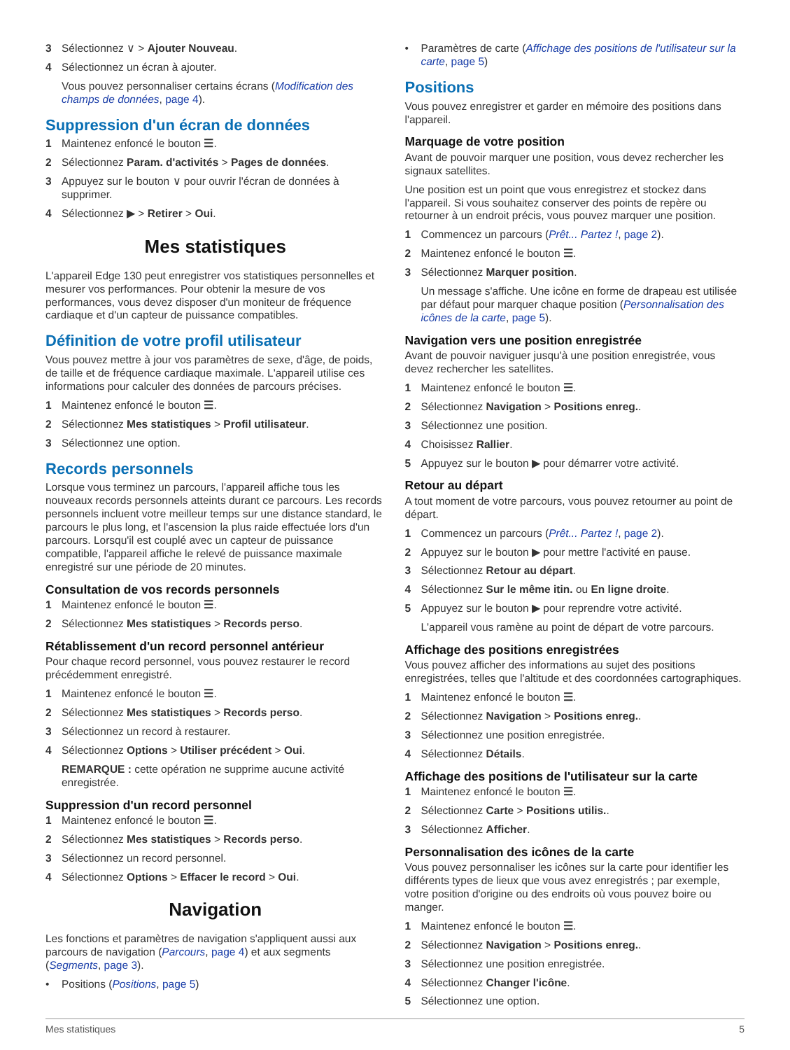3 Sélectionnez ∨ > Ajouter Nouveau.
4 Sélectionnez un écran à ajouter.
Vous pouvez personnaliser certains écrans (Modification des champs de données, page 4).
Suppression d'un écran de données
1 Maintenez enfoncé le bouton ☰.
2 Sélectionnez Param. d'activités > Pages de données.
3 Appuyez sur le bouton ∨ pour ouvrir l'écran de données à supprimer.
4 Sélectionnez ▶ > Retirer > Oui.
Mes statistiques
L'appareil Edge 130 peut enregistrer vos statistiques personnelles et mesurer vos performances. Pour obtenir la mesure de vos performances, vous devez disposer d'un moniteur de fréquence cardiaque et d'un capteur de puissance compatibles.
Définition de votre profil utilisateur
Vous pouvez mettre à jour vos paramètres de sexe, d'âge, de poids, de taille et de fréquence cardiaque maximale. L'appareil utilise ces informations pour calculer des données de parcours précises.
1 Maintenez enfoncé le bouton ☰.
2 Sélectionnez Mes statistiques > Profil utilisateur.
3 Sélectionnez une option.
Records personnels
Lorsque vous terminez un parcours, l'appareil affiche tous les nouveaux records personnels atteints durant ce parcours. Les records personnels incluent votre meilleur temps sur une distance standard, le parcours le plus long, et l'ascension la plus raide effectuée lors d'un parcours. Lorsqu'il est couplé avec un capteur de puissance compatible, l'appareil affiche le relevé de puissance maximale enregistré sur une période de 20 minutes.
Consultation de vos records personnels
1 Maintenez enfoncé le bouton ☰.
2 Sélectionnez Mes statistiques > Records perso.
Rétablissement d'un record personnel antérieur
Pour chaque record personnel, vous pouvez restaurer le record précédemment enregistré.
1 Maintenez enfoncé le bouton ☰.
2 Sélectionnez Mes statistiques > Records perso.
3 Sélectionnez un record à restaurer.
4 Sélectionnez Options > Utiliser précédent > Oui.
REMARQUE : cette opération ne supprime aucune activité enregistrée.
Suppression d'un record personnel
1 Maintenez enfoncé le bouton ☰.
2 Sélectionnez Mes statistiques > Records perso.
3 Sélectionnez un record personnel.
4 Sélectionnez Options > Effacer le record > Oui.
Navigation
Les fonctions et paramètres de navigation s'appliquent aussi aux parcours de navigation (Parcours, page 4) et aux segments (Segments, page 3).
• Positions (Positions, page 5)
• Paramètres de carte (Affichage des positions de l'utilisateur sur la carte, page 5)
Positions
Vous pouvez enregistrer et garder en mémoire des positions dans l'appareil.
Marquage de votre position
Avant de pouvoir marquer une position, vous devez rechercher les signaux satellites.
Une position est un point que vous enregistrez et stockez dans l'appareil. Si vous souhaitez conserver des points de repère ou retourner à un endroit précis, vous pouvez marquer une position.
1 Commencez un parcours (Prêt... Partez !, page 2).
2 Maintenez enfoncé le bouton ☰.
3 Sélectionnez Marquer position.
Un message s'affiche. Une icône en forme de drapeau est utilisée par défaut pour marquer chaque position (Personnalisation des icônes de la carte, page 5).
Navigation vers une position enregistrée
Avant de pouvoir naviguer jusqu'à une position enregistrée, vous devez rechercher les satellites.
1 Maintenez enfoncé le bouton ☰.
2 Sélectionnez Navigation > Positions enreg..
3 Sélectionnez une position.
4 Choisissez Rallier.
5 Appuyez sur le bouton ▶ pour démarrer votre activité.
Retour au départ
A tout moment de votre parcours, vous pouvez retourner au point de départ.
1 Commencez un parcours (Prêt... Partez !, page 2).
2 Appuyez sur le bouton ▶ pour mettre l'activité en pause.
3 Sélectionnez Retour au départ.
4 Sélectionnez Sur le même itin. ou En ligne droite.
5 Appuyez sur le bouton ▶ pour reprendre votre activité.
L'appareil vous ramène au point de départ de votre parcours.
Affichage des positions enregistrées
Vous pouvez afficher des informations au sujet des positions enregistrées, telles que l'altitude et des coordonnées cartographiques.
1 Maintenez enfoncé le bouton ☰.
2 Sélectionnez Navigation > Positions enreg..
3 Sélectionnez une position enregistrée.
4 Sélectionnez Détails.
Affichage des positions de l'utilisateur sur la carte
1 Maintenez enfoncé le bouton ☰.
2 Sélectionnez Carte > Positions utilis..
3 Sélectionnez Afficher.
Personnalisation des icônes de la carte
Vous pouvez personnaliser les icônes sur la carte pour identifier les différents types de lieux que vous avez enregistrés ; par exemple, votre position d'origine ou des endroits où vous pouvez boire ou manger.
1 Maintenez enfoncé le bouton ☰.
2 Sélectionnez Navigation > Positions enreg..
3 Sélectionnez une position enregistrée.
4 Sélectionnez Changer l'icône.
5 Sélectionnez une option.
Mes statistiques 5